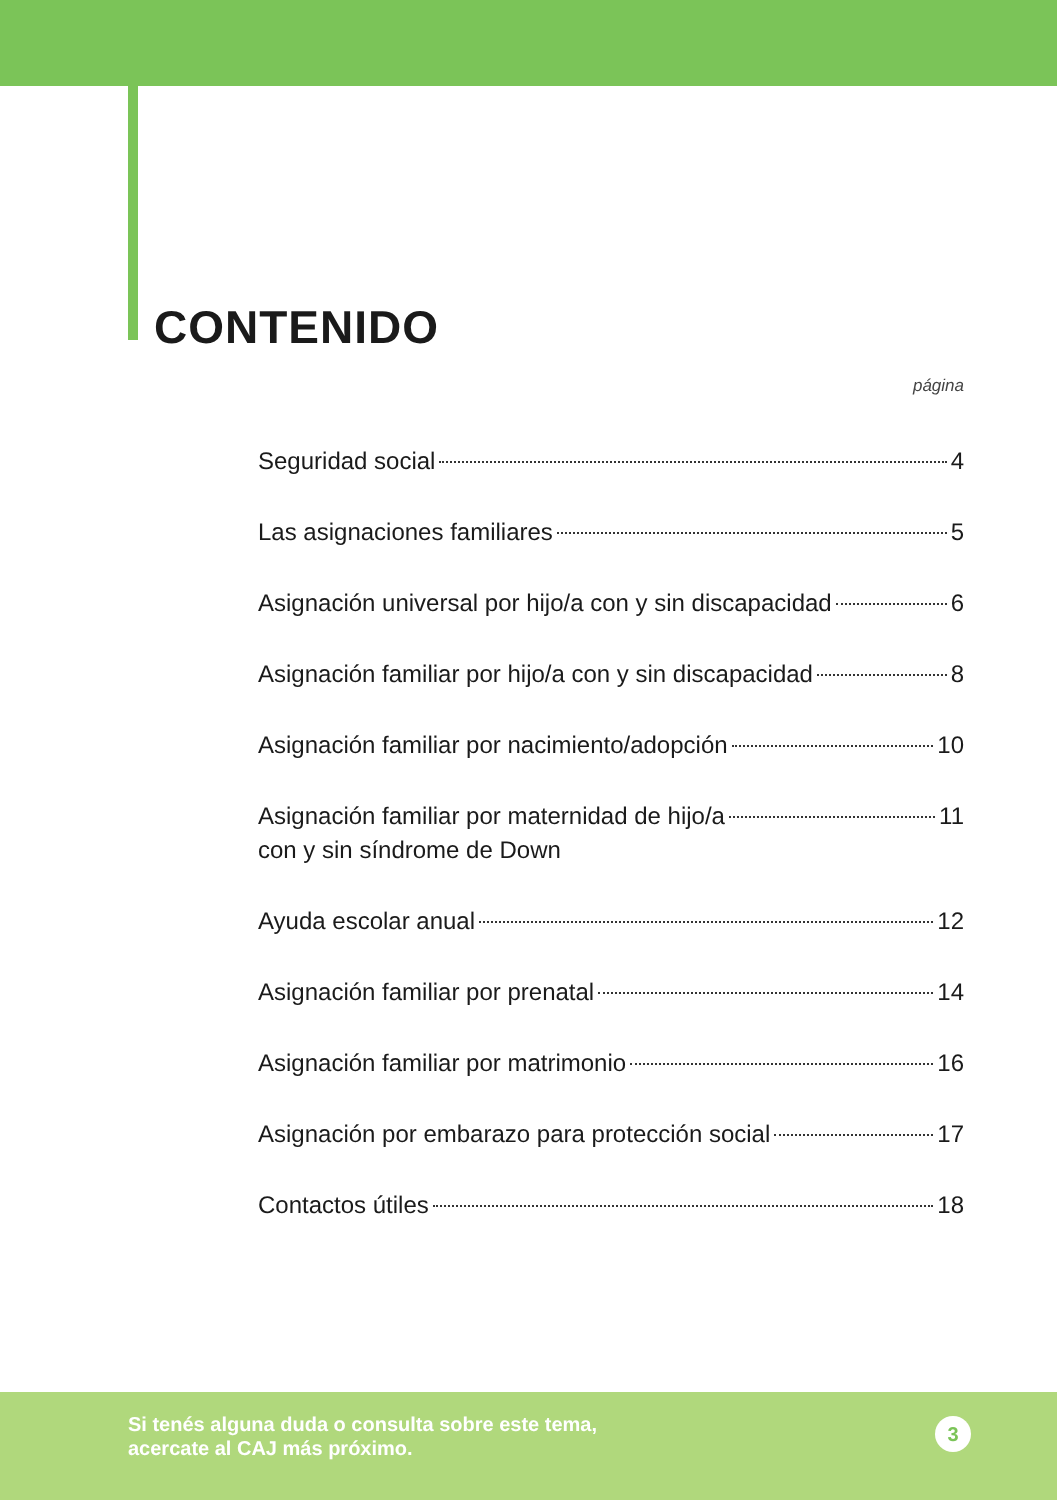CONTENIDO
página
Seguridad social 4
Las asignaciones familiares 5
Asignación universal por hijo/a con y sin discapacidad 6
Asignación familiar por hijo/a con y sin discapacidad 8
Asignación familiar por nacimiento/adopción 10
Asignación familiar por maternidad de hijo/a
con y sin síndrome de Down 11
Ayuda escolar anual 12
Asignación familiar por prenatal 14
Asignación familiar por matrimonio 16
Asignación por embarazo para protección social 17
Contactos útiles 18
Si tenés alguna duda o consulta sobre este tema,
acercate al CAJ más próximo.
3